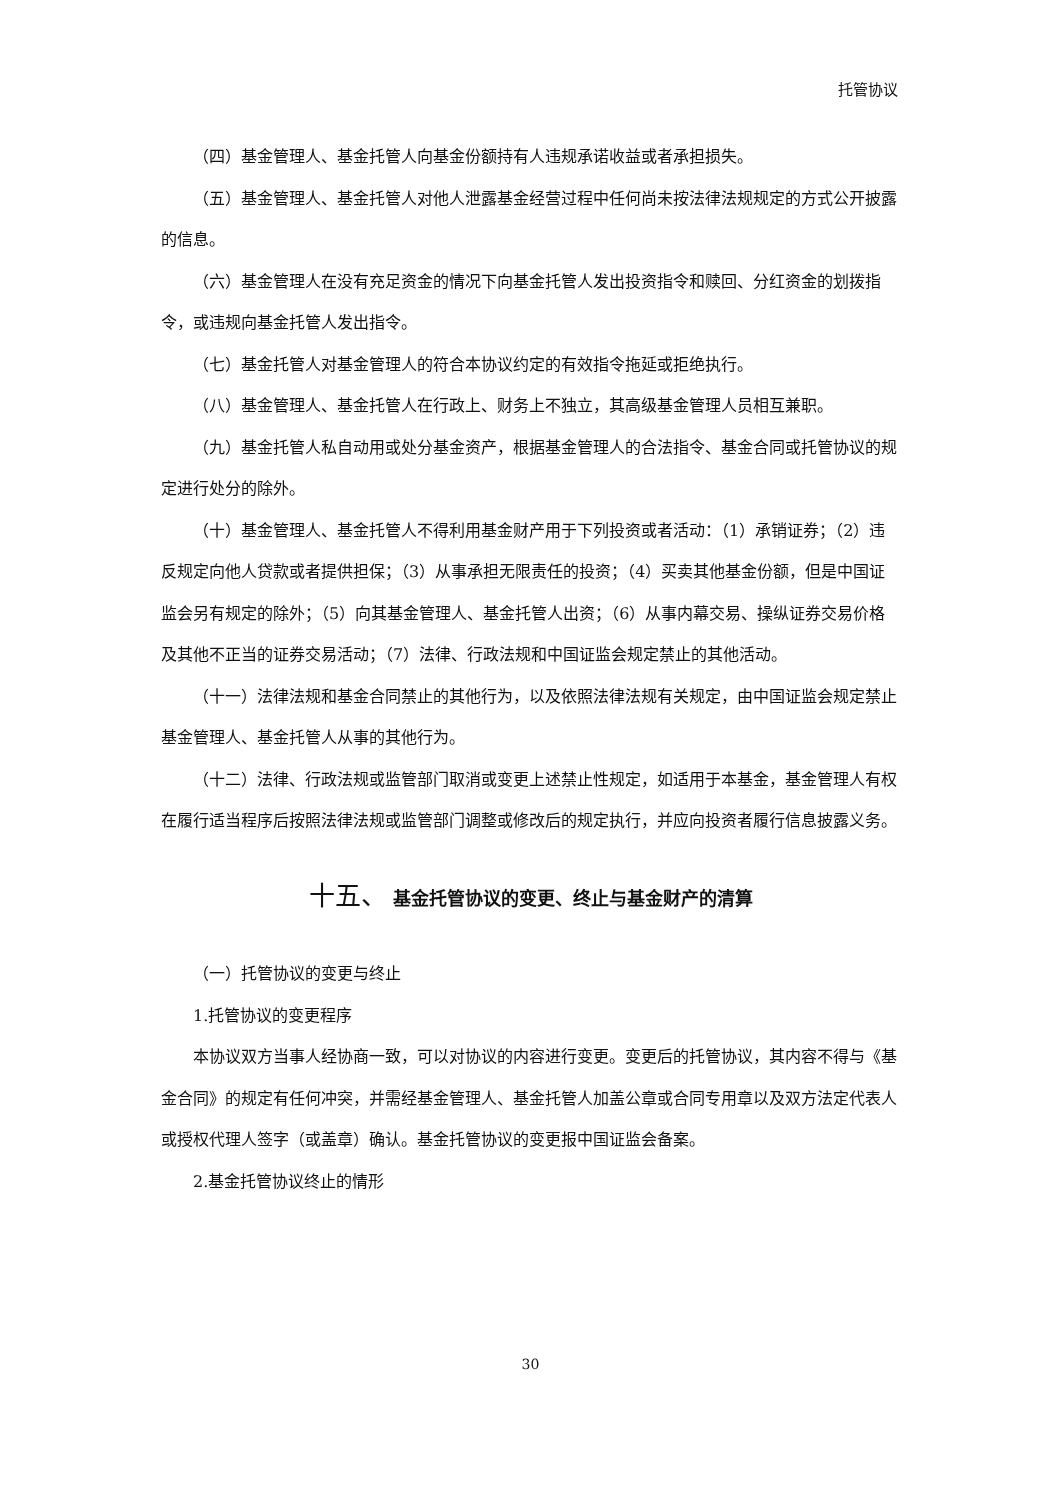托管协议
（四）基金管理人、基金托管人向基金份额持有人违规承诺收益或者承担损失。
（五）基金管理人、基金托管人对他人泄露基金经营过程中任何尚未按法律法规规定的方式公开披露的信息。
（六）基金管理人在没有充足资金的情况下向基金托管人发出投资指令和赎回、分红资金的划拨指令，或违规向基金托管人发出指令。
（七）基金托管人对基金管理人的符合本协议约定的有效指令拖延或拒绝执行。
（八）基金管理人、基金托管人在行政上、财务上不独立，其高级基金管理人员相互兼职。
（九）基金托管人私自动用或处分基金资产，根据基金管理人的合法指令、基金合同或托管协议的规定进行处分的除外。
（十）基金管理人、基金托管人不得利用基金财产用于下列投资或者活动：（1）承销证券；（2）违反规定向他人贷款或者提供担保；（3）从事承担无限责任的投资；（4）买卖其他基金份额，但是中国证监会另有规定的除外；（5）向其基金管理人、基金托管人出资；（6）从事内幕交易、操纵证券交易价格及其他不正当的证券交易活动；（7）法律、行政法规和中国证监会规定禁止的其他活动。
（十一）法律法规和基金合同禁止的其他行为，以及依照法律法规有关规定，由中国证监会规定禁止基金管理人、基金托管人从事的其他行为。
（十二）法律、行政法规或监管部门取消或变更上述禁止性规定，如适用于本基金，基金管理人有权在履行适当程序后按照法律法规或监管部门调整或修改后的规定执行，并应向投资者履行信息披露义务。
十五、 基金托管协议的变更、终止与基金财产的清算
（一）托管协议的变更与终止
1.托管协议的变更程序
本协议双方当事人经协商一致，可以对协议的内容进行变更。变更后的托管协议，其内容不得与《基金合同》的规定有任何冲突，并需经基金管理人、基金托管人加盖公章或合同专用章以及双方法定代表人或授权代理人签字（或盖章）确认。基金托管协议的变更报中国证监会备案。
2.基金托管协议终止的情形
30